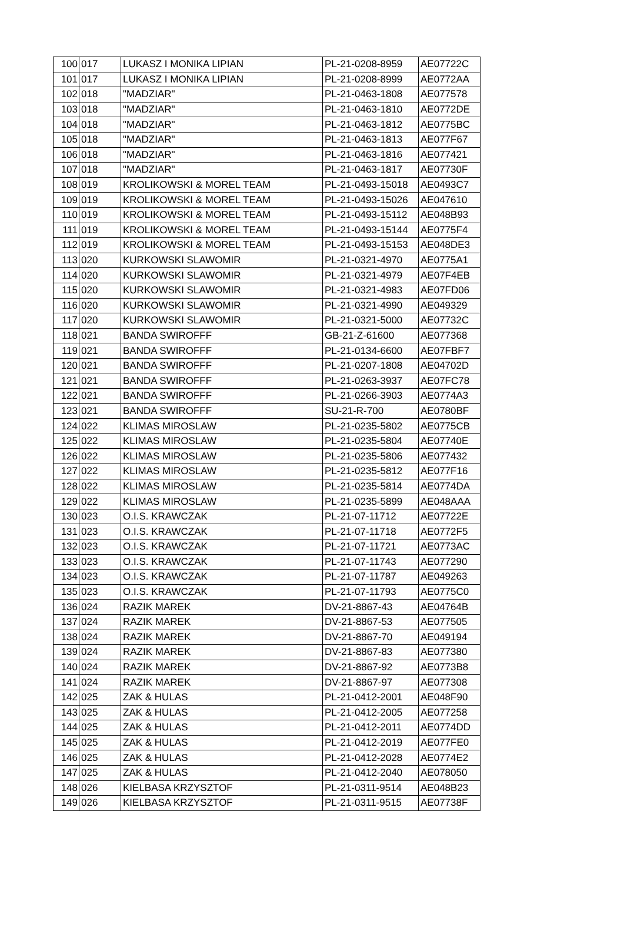| 100 | 017 | LUKASZ I MONIKA LIPIAN | PL-21-0208-8959 | AE07722C |
| 101 | 017 | LUKASZ I MONIKA LIPIAN | PL-21-0208-8999 | AE0772AA |
| 102 | 018 | "MADZIAR" | PL-21-0463-1808 | AE077578 |
| 103 | 018 | "MADZIAR" | PL-21-0463-1810 | AE0772DE |
| 104 | 018 | "MADZIAR" | PL-21-0463-1812 | AE0775BC |
| 105 | 018 | "MADZIAR" | PL-21-0463-1813 | AE077F67 |
| 106 | 018 | "MADZIAR" | PL-21-0463-1816 | AE077421 |
| 107 | 018 | "MADZIAR" | PL-21-0463-1817 | AE07730F |
| 108 | 019 | KROLIKOWSKI & MOREL TEAM | PL-21-0493-15018 | AE0493C7 |
| 109 | 019 | KROLIKOWSKI & MOREL TEAM | PL-21-0493-15026 | AE047610 |
| 110 | 019 | KROLIKOWSKI & MOREL TEAM | PL-21-0493-15112 | AE048B93 |
| 111 | 019 | KROLIKOWSKI & MOREL TEAM | PL-21-0493-15144 | AE0775F4 |
| 112 | 019 | KROLIKOWSKI & MOREL TEAM | PL-21-0493-15153 | AE048DE3 |
| 113 | 020 | KURKOWSKI SLAWOMIR | PL-21-0321-4970 | AE0775A1 |
| 114 | 020 | KURKOWSKI SLAWOMIR | PL-21-0321-4979 | AE07F4EB |
| 115 | 020 | KURKOWSKI SLAWOMIR | PL-21-0321-4983 | AE07FD06 |
| 116 | 020 | KURKOWSKI SLAWOMIR | PL-21-0321-4990 | AE049329 |
| 117 | 020 | KURKOWSKI SLAWOMIR | PL-21-0321-5000 | AE07732C |
| 118 | 021 | BANDA SWIROFFF | GB-21-Z-61600 | AE077368 |
| 119 | 021 | BANDA SWIROFFF | PL-21-0134-6600 | AE07FBF7 |
| 120 | 021 | BANDA SWIROFFF | PL-21-0207-1808 | AE04702D |
| 121 | 021 | BANDA SWIROFFF | PL-21-0263-3937 | AE07FC78 |
| 122 | 021 | BANDA SWIROFFF | PL-21-0266-3903 | AE0774A3 |
| 123 | 021 | BANDA SWIROFFF | SU-21-R-700 | AE0780BF |
| 124 | 022 | KLIMAS MIROSLAW | PL-21-0235-5802 | AE0775CB |
| 125 | 022 | KLIMAS MIROSLAW | PL-21-0235-5804 | AE07740E |
| 126 | 022 | KLIMAS MIROSLAW | PL-21-0235-5806 | AE077432 |
| 127 | 022 | KLIMAS MIROSLAW | PL-21-0235-5812 | AE077F16 |
| 128 | 022 | KLIMAS MIROSLAW | PL-21-0235-5814 | AE0774DA |
| 129 | 022 | KLIMAS MIROSLAW | PL-21-0235-5899 | AE048AAA |
| 130 | 023 | O.I.S. KRAWCZAK | PL-21-07-11712 | AE07722E |
| 131 | 023 | O.I.S. KRAWCZAK | PL-21-07-11718 | AE0772F5 |
| 132 | 023 | O.I.S. KRAWCZAK | PL-21-07-11721 | AE0773AC |
| 133 | 023 | O.I.S. KRAWCZAK | PL-21-07-11743 | AE077290 |
| 134 | 023 | O.I.S. KRAWCZAK | PL-21-07-11787 | AE049263 |
| 135 | 023 | O.I.S. KRAWCZAK | PL-21-07-11793 | AE0775C0 |
| 136 | 024 | RAZIK MAREK | DV-21-8867-43 | AE04764B |
| 137 | 024 | RAZIK MAREK | DV-21-8867-53 | AE077505 |
| 138 | 024 | RAZIK MAREK | DV-21-8867-70 | AE049194 |
| 139 | 024 | RAZIK MAREK | DV-21-8867-83 | AE077380 |
| 140 | 024 | RAZIK MAREK | DV-21-8867-92 | AE0773B8 |
| 141 | 024 | RAZIK MAREK | DV-21-8867-97 | AE077308 |
| 142 | 025 | ZAK & HULAS | PL-21-0412-2001 | AE048F90 |
| 143 | 025 | ZAK & HULAS | PL-21-0412-2005 | AE077258 |
| 144 | 025 | ZAK & HULAS | PL-21-0412-2011 | AE0774DD |
| 145 | 025 | ZAK & HULAS | PL-21-0412-2019 | AE077FE0 |
| 146 | 025 | ZAK & HULAS | PL-21-0412-2028 | AE0774E2 |
| 147 | 025 | ZAK & HULAS | PL-21-0412-2040 | AE078050 |
| 148 | 026 | KIELBASA KRZYSZTOF | PL-21-0311-9514 | AE048B23 |
| 149 | 026 | KIELBASA KRZYSZTOF | PL-21-0311-9515 | AE07738F |